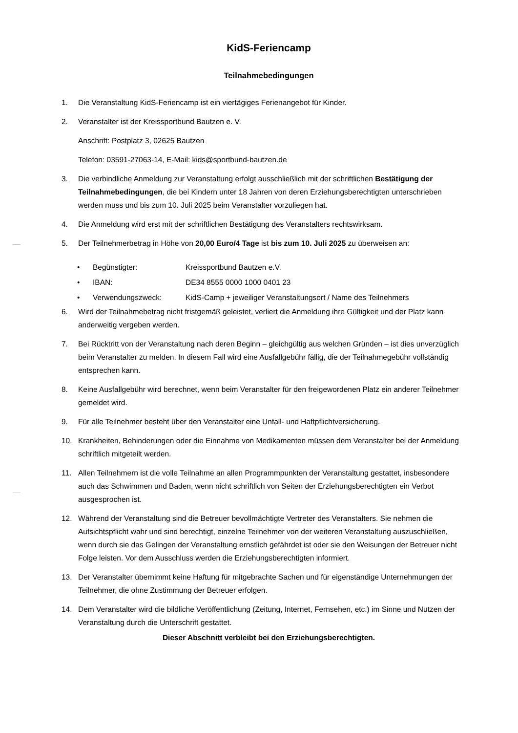KidS-Feriencamp
Teilnahmebedingungen
1. Die Veranstaltung KidS-Feriencamp ist ein viertägiges Ferienangebot für Kinder.
2. Veranstalter ist der Kreissportbund Bautzen e. V.
Anschrift: Postplatz 3, 02625 Bautzen
Telefon: 03591-27063-14, E-Mail: kids@sportbund-bautzen.de
3. Die verbindliche Anmeldung zur Veranstaltung erfolgt ausschließlich mit der schriftlichen Bestätigung der Teilnahmebedingungen, die bei Kindern unter 18 Jahren von deren Erziehungsberechtigten unterschrieben werden muss und bis zum 10. Juli 2025 beim Veranstalter vorzuliegen hat.
4. Die Anmeldung wird erst mit der schriftlichen Bestätigung des Veranstalters rechtswirksam.
5. Der Teilnehmerbetrag in Höhe von 20,00 Euro/4 Tage ist bis zum 10. Juli 2025 zu überweisen an:
• Begünstigter: Kreissportbund Bautzen e.V.
• IBAN: DE34 8555 0000 1000 0401 23
• Verwendungszweck: KidS-Camp + jeweiliger Veranstaltungsort / Name des Teilnehmers
6. Wird der Teilnahmebetrag nicht fristgemäß geleistet, verliert die Anmeldung ihre Gültigkeit und der Platz kann anderweitig vergeben werden.
7. Bei Rücktritt von der Veranstaltung nach deren Beginn – gleichgültig aus welchen Gründen – ist dies unverzüglich beim Veranstalter zu melden. In diesem Fall wird eine Ausfallgebühr fällig, die der Teilnahmegebühr vollständig entsprechen kann.
8. Keine Ausfallgebühr wird berechnet, wenn beim Veranstalter für den freigewordenen Platz ein anderer Teilnehmer gemeldet wird.
9. Für alle Teilnehmer besteht über den Veranstalter eine Unfall- und Haftpflichtversicherung.
10. Krankheiten, Behinderungen oder die Einnahme von Medikamenten müssen dem Veranstalter bei der Anmeldung schriftlich mitgeteilt werden.
11. Allen Teilnehmern ist die volle Teilnahme an allen Programmpunkten der Veranstaltung gestattet, insbesondere auch das Schwimmen und Baden, wenn nicht schriftlich von Seiten der Erziehungsberechtigten ein Verbot ausgesprochen ist.
12. Während der Veranstaltung sind die Betreuer bevollmächtigte Vertreter des Veranstalters. Sie nehmen die Aufsichtspflicht wahr und sind berechtigt, einzelne Teilnehmer von der weiteren Veranstaltung auszuschließen, wenn durch sie das Gelingen der Veranstaltung ernstlich gefährdet ist oder sie den Weisungen der Betreuer nicht Folge leisten. Vor dem Ausschluss werden die Erziehungsberechtigten informiert.
13. Der Veranstalter übernimmt keine Haftung für mitgebrachte Sachen und für eigenständige Unternehmungen der Teilnehmer, die ohne Zustimmung der Betreuer erfolgen.
14. Dem Veranstalter wird die bildliche Veröffentlichung (Zeitung, Internet, Fernsehen, etc.) im Sinne und Nutzen der Veranstaltung durch die Unterschrift gestattet.
Dieser Abschnitt verbleibt bei den Erziehungsberechtigten.